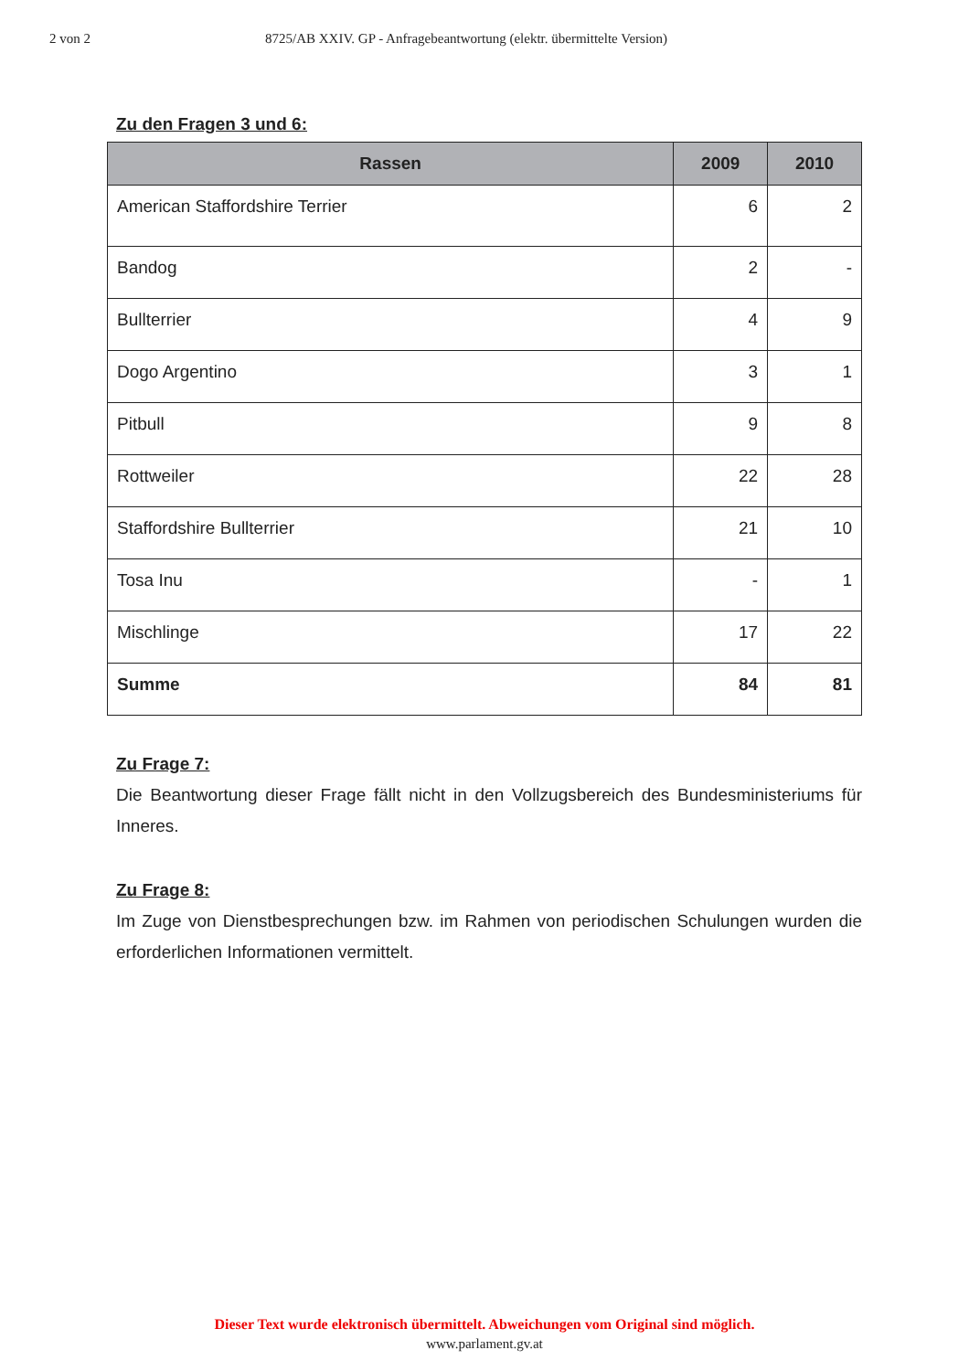2 von 2 8725/AB XXIV. GP - Anfragebeantwortung (elektr. übermittelte Version)
Zu den Fragen 3 und 6:
| Rassen | 2009 | 2010 |
| --- | --- | --- |
| American Staffordshire Terrier | 6 | 2 |
| Bandog | 2 | - |
| Bullterrier | 4 | 9 |
| Dogo Argentino | 3 | 1 |
| Pitbull | 9 | 8 |
| Rottweiler | 22 | 28 |
| Staffordshire Bullterrier | 21 | 10 |
| Tosa Inu | - | 1 |
| Mischlinge | 17 | 22 |
| Summe | 84 | 81 |
Zu Frage 7:
Die Beantwortung dieser Frage fällt nicht in den Vollzugsbereich des Bundesministeriums für Inneres.
Zu Frage 8:
Im Zuge von Dienstbesprechungen bzw. im Rahmen von periodischen Schulungen wurden die erforderlichen Informationen vermittelt.
Dieser Text wurde elektronisch übermittelt. Abweichungen vom Original sind möglich.
www.parlament.gv.at